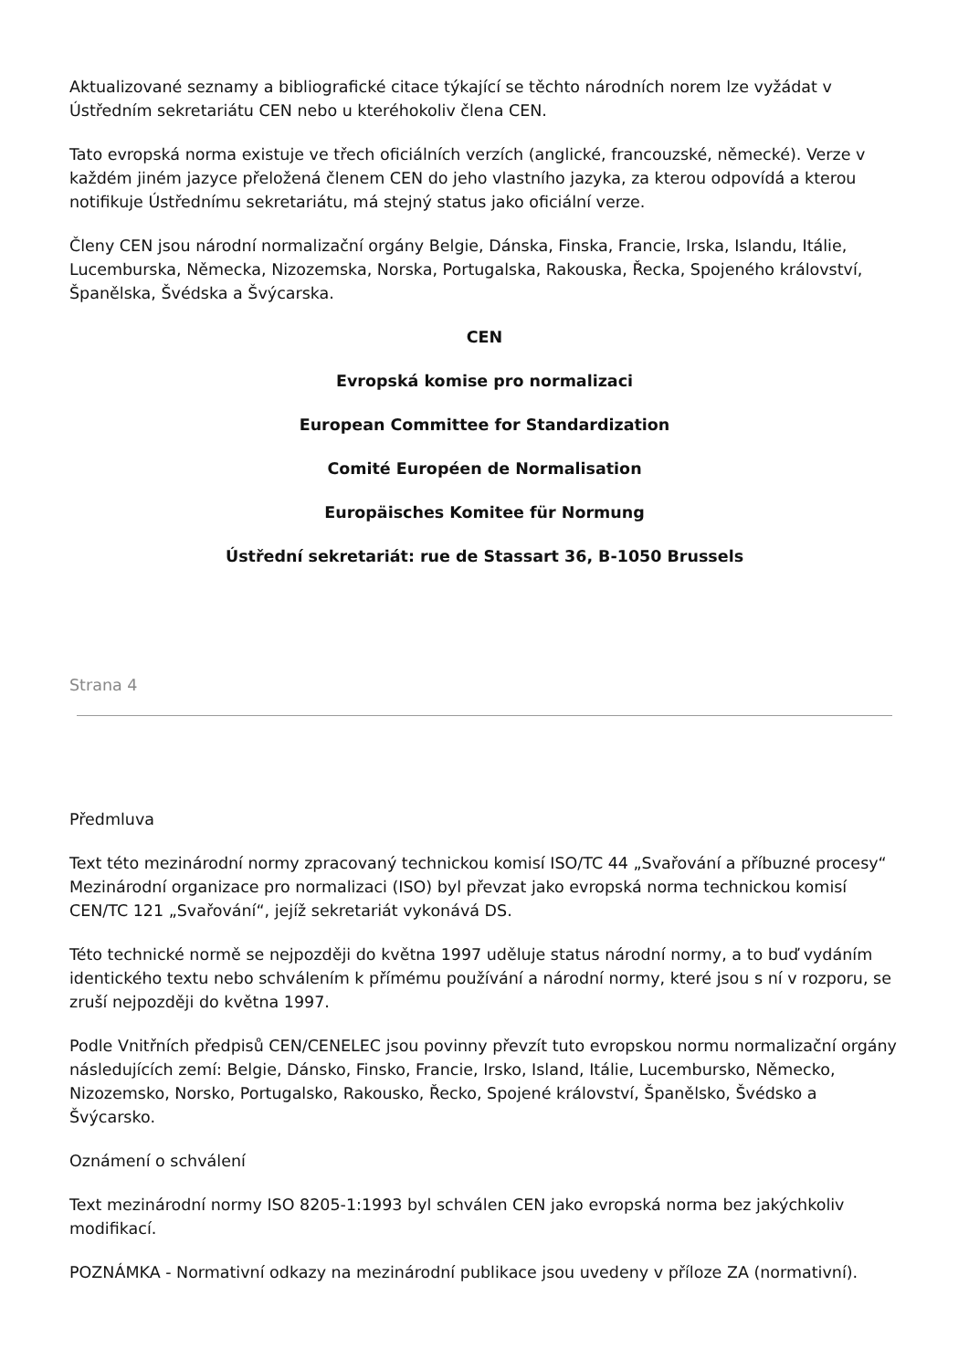Aktualizované seznamy a bibliografické citace týkající se těchto národních norem lze vyžádat v Ústředním sekretariátu CEN nebo u kteréhokoliv člena CEN.
Tato evropská norma existuje ve třech oficiálních verzích (anglické, francouzské, německé). Verze v každém jiném jazyce přeložená členem CEN do jeho vlastního jazyka, za kterou odpovídá a kterou notifikuje Ústřednímu sekretariátu, má stejný status jako oficiální verze.
Členy CEN jsou národní normalizační orgány Belgie, Dánska, Finska, Francie, Irska, Islandu, Itálie, Lucemburska, Německa, Nizozemska, Norska, Portugalska, Rakouska, Řecka, Spojeného království, Španělska, Švédska a Švýcarska.
CEN
Evropská komise pro normalizaci
European Committee for Standardization
Comité Européen de Normalisation
Europäisches Komitee für Normung
Ústřední sekretariát: rue de Stassart 36, B-1050 Brussels
Strana 4
Předmluva
Text této mezinárodní normy zpracovaný technickou komisí ISO/TC 44 „Svařování a příbuzné procesy“ Mezinárodní organizace pro normalizaci (ISO) byl převzat jako evropská norma technickou komisí CEN/TC 121 „Svařování“, jejíž sekretariát vykonává DS.
Této technické normě se nejpozději do května 1997 uděluje status národní normy, a to buď vydáním identického textu nebo schválením k přímému používání a národní normy, které jsou s ní v rozporu, se zruší nejpozději do května 1997.
Podle Vnitřních předpisů CEN/CENELEC jsou povinny převzít tuto evropskou normu normalizační orgány následujících zemí: Belgie, Dánsko, Finsko, Francie, Irsko, Island, Itálie, Lucembursko, Německo, Nizozemsko, Norsko, Portugalsko, Rakousko, Řecko, Spojené království, Španělsko, Švédsko a Švýcarsko.
Oznámení o schválení
Text mezinárodní normy ISO 8205-1:1993 byl schválen CEN jako evropská norma bez jakýchkoliv modifikací.
POZNÁMKA - Normativní odkazy na mezinárodní publikace jsou uvedeny v příloze ZA (normativní).